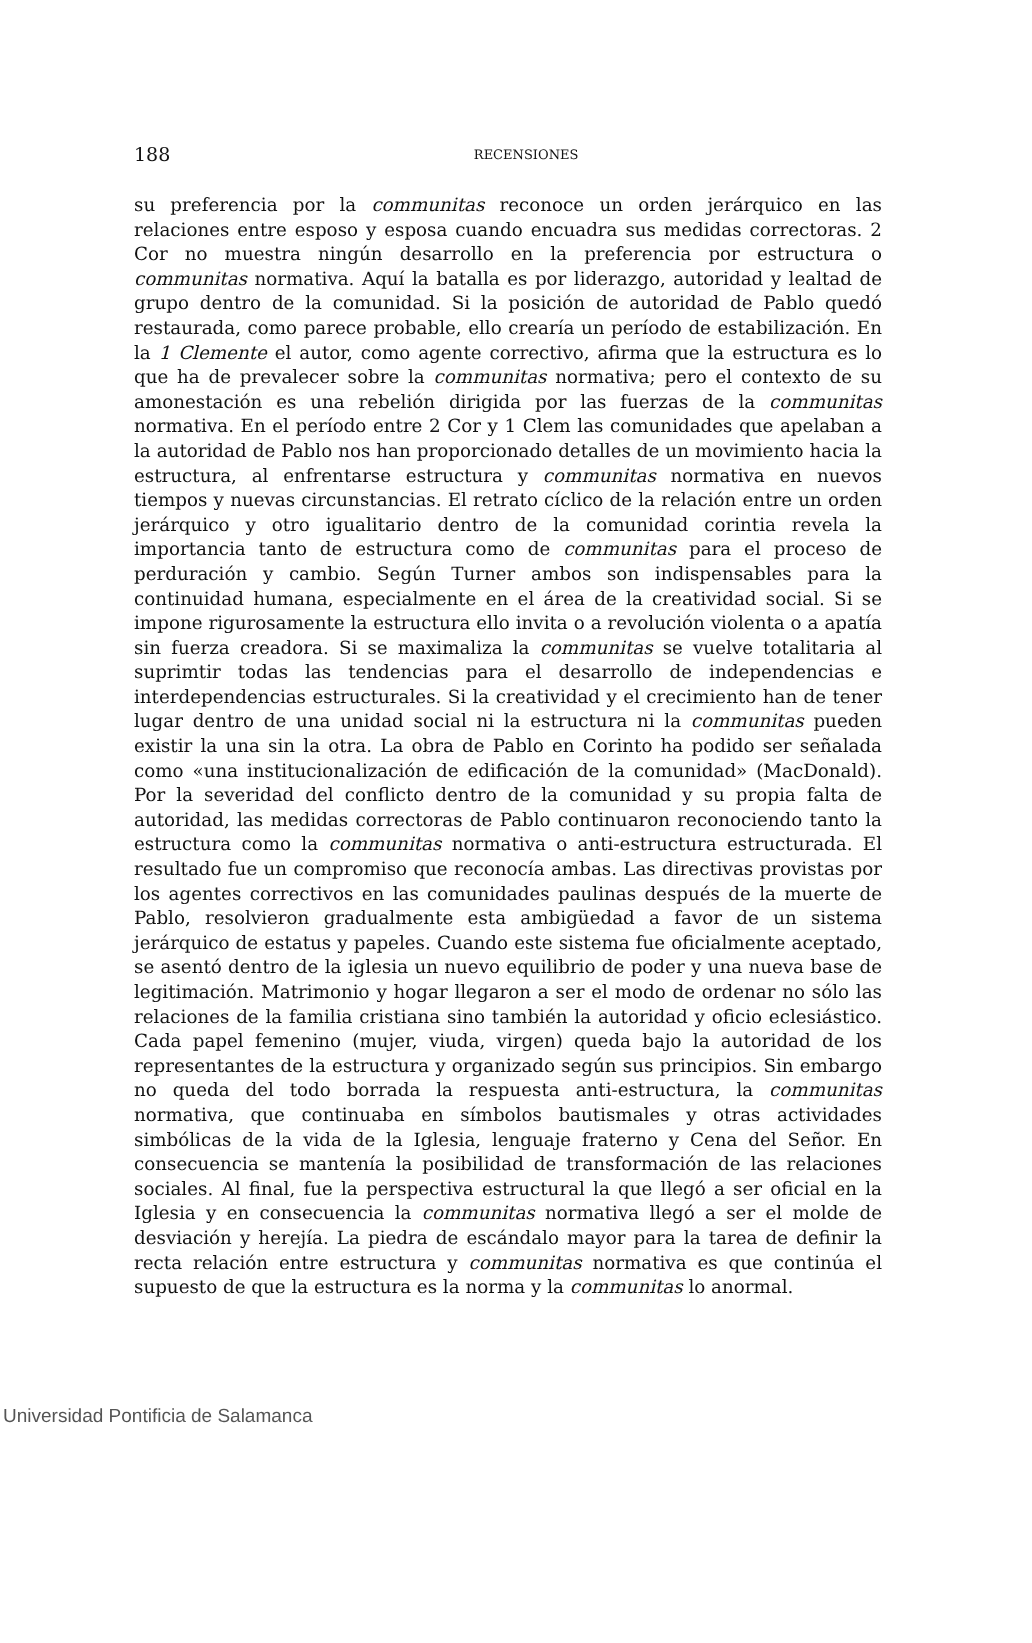188
RECENSIONES
su preferencia por la communitas reconoce un orden jerárquico en las relaciones entre esposo y esposa cuando encuadra sus medidas correctoras. 2 Cor no muestra ningún desarrollo en la preferencia por estructura o communitas normativa. Aquí la batalla es por liderazgo, autoridad y lealtad de grupo dentro de la comunidad. Si la posición de autoridad de Pablo quedó restaurada, como parece probable, ello crearía un período de estabilización. En la 1 Clemente el autor, como agente correctivo, afirma que la estructura es lo que ha de prevalecer sobre la communitas normativa; pero el contexto de su amonestación es una rebelión dirigida por las fuerzas de la communitas normativa. En el período entre 2 Cor y 1 Clem las comunidades que apelaban a la autoridad de Pablo nos han proporcionado detalles de un movimiento hacia la estructura, al enfrentarse estructura y communitas normativa en nuevos tiempos y nuevas circunstancias. El retrato cíclico de la relación entre un orden jerárquico y otro igualitario dentro de la comunidad corintia revela la importancia tanto de estructura como de communitas para el proceso de perduración y cambio. Según Turner ambos son indispensables para la continuidad humana, especialmente en el área de la creatividad social. Si se impone rigurosamente la estructura ello invita o a revolución violenta o a apatía sin fuerza creadora. Si se maximaliza la communitas se vuelve totalitaria al suprimtir todas las tendencias para el desarrollo de independencias e interdependencias estructurales. Si la creatividad y el crecimiento han de tener lugar dentro de una unidad social ni la estructura ni la communitas pueden existir la una sin la otra. La obra de Pablo en Corinto ha podido ser señalada como «una institucionalización de edificación de la comunidad» (MacDonald). Por la severidad del conflicto dentro de la comunidad y su propia falta de autoridad, las medidas correctoras de Pablo continuaron reconociendo tanto la estructura como la communitas normativa o anti-estructura estructurada. El resultado fue un compromiso que reconocía ambas. Las directivas provistas por los agentes correctivos en las comunidades paulinas después de la muerte de Pablo, resolvieron gradualmente esta ambigüedad a favor de un sistema jerárquico de estatus y papeles. Cuando este sistema fue oficialmente aceptado, se asentó dentro de la iglesia un nuevo equilibrio de poder y una nueva base de legitimación. Matrimonio y hogar llegaron a ser el modo de ordenar no sólo las relaciones de la familia cristiana sino también la autoridad y oficio eclesiástico. Cada papel femenino (mujer, viuda, virgen) queda bajo la autoridad de los representantes de la estructura y organizado según sus principios. Sin embargo no queda del todo borrada la respuesta anti-estructura, la communitas normativa, que continuaba en símbolos bautismales y otras actividades simbólicas de la vida de la Iglesia, lenguaje fraterno y Cena del Señor. En consecuencia se mantenía la posibilidad de transformación de las relaciones sociales. Al final, fue la perspectiva estructural la que llegó a ser oficial en la Iglesia y en consecuencia la communitas normativa llegó a ser el molde de desviación y herejía. La piedra de escándalo mayor para la tarea de definir la recta relación entre estructura y communitas normativa es que continúa el supuesto de que la estructura es la norma y la communitas lo anormal.
Universidad Pontificia de Salamanca